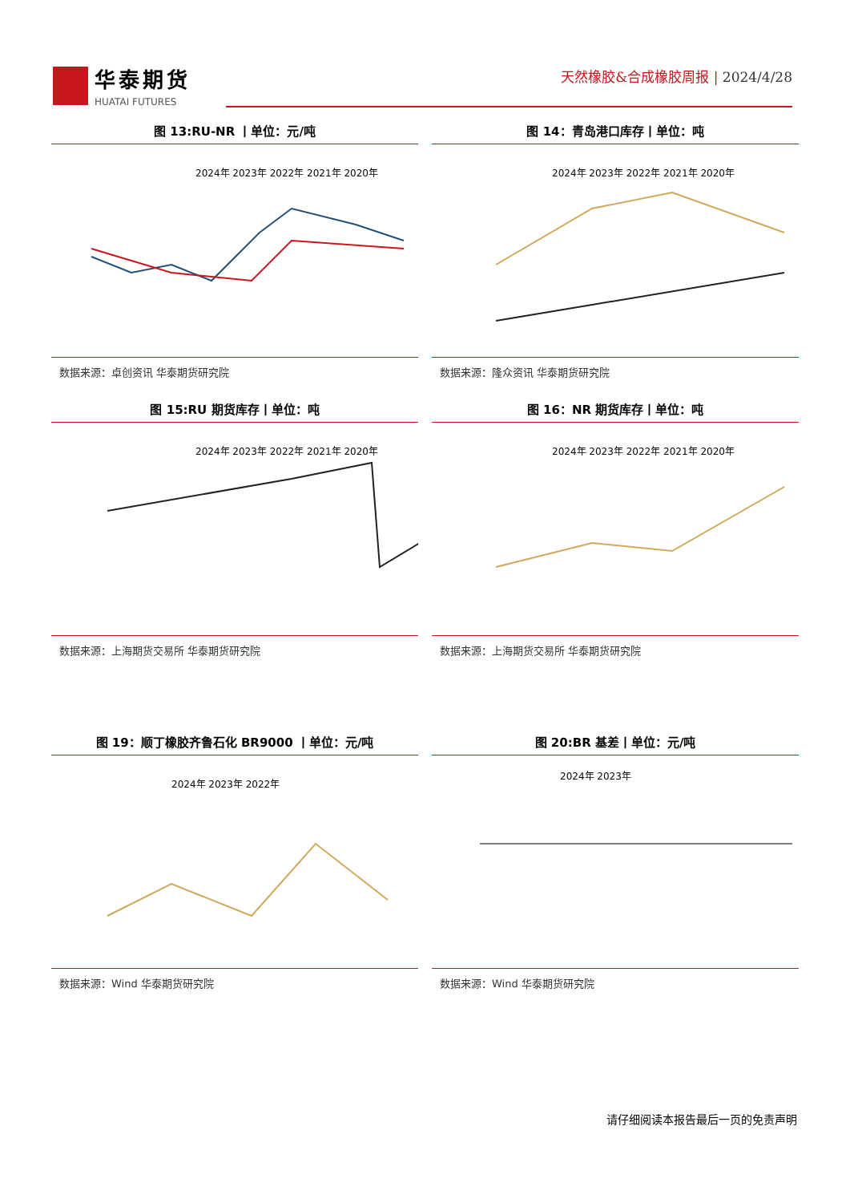华泰期货
HUATAI FUTURES
天然橡胶&合成橡胶周报 | 2024/4/28
图 13:RU-NR 丨单位：元/吨
2024年 2023年 2022年 2021年 2020年
数据来源：卓创资讯 华泰期货研究院
图 14：青岛港口库存丨单位：吨
2024年 2023年 2022年 2021年 2020年
数据来源：隆众资讯 华泰期货研究院
图 15:RU 期货库存丨单位：吨
2024年 2023年 2022年 2021年 2020年
数据来源：上海期货交易所 华泰期货研究院
图 16：NR 期货库存丨单位：吨
2024年 2023年 2022年 2021年 2020年
数据来源：上海期货交易所 华泰期货研究院
图 19：顺丁橡胶齐鲁石化 BR9000 丨单位：元/吨
2024年 2023年 2022年
数据来源：Wind 华泰期货研究院
图 20:BR 基差丨单位：元/吨
2024年 2023年
数据来源：Wind 华泰期货研究院
请仔细阅读本报告最后一页的免责声明